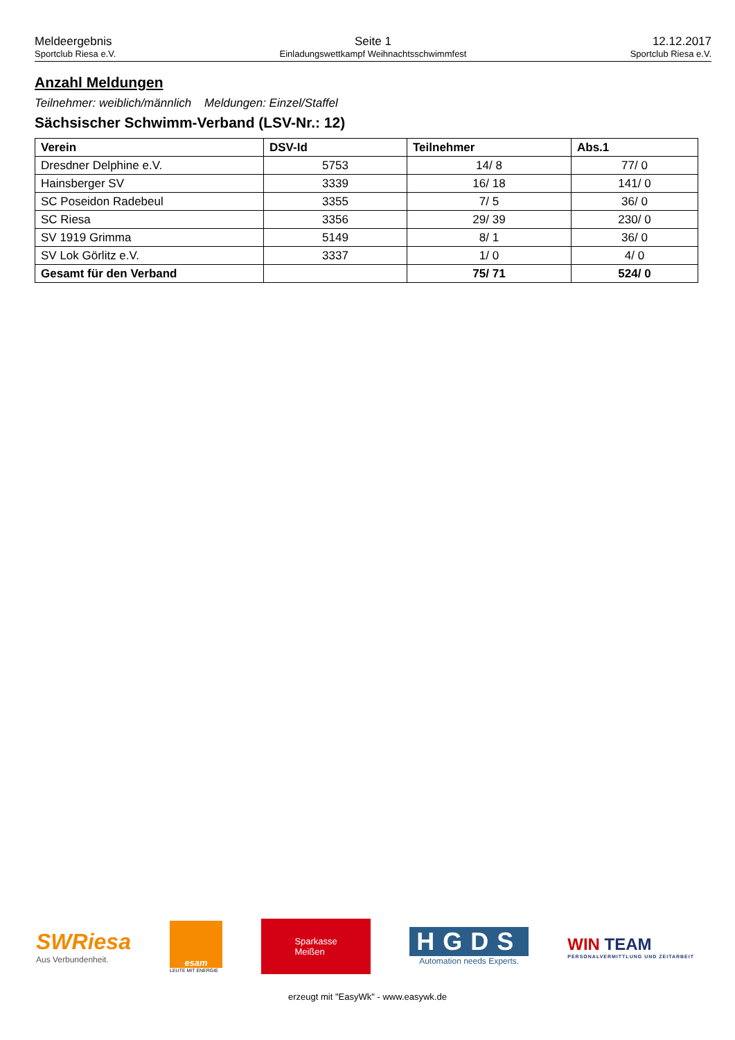Meldeergebnis
Sportclub Riesa e.V.
Seite 1
Einladungswettkampf Weihnachtsschwimmfest
12.12.2017
Sportclub Riesa e.V.
Anzahl Meldungen
Teilnehmer: weiblich/männlich Meldungen: Einzel/Staffel
Sächsischer Schwimm-Verband (LSV-Nr.: 12)
| Verein | DSV-Id | Teilnehmer | Abs.1 |
| --- | --- | --- | --- |
| Dresdner Delphine e.V. | 5753 | 14/ 8 | 77/ 0 |
| Hainsberger SV | 3339 | 16/ 18 | 141/ 0 |
| SC Poseidon Radebeul | 3355 | 7/ 5 | 36/ 0 |
| SC Riesa | 3356 | 29/ 39 | 230/ 0 |
| SV 1919 Grimma | 5149 | 8/ 1 | 36/ 0 |
| SV Lok Görlitz e.V. | 3337 | 1/ 0 | 4/ 0 |
| Gesamt für den Verband | | 75/ 71 | 524/ 0 |
SWRiesa
Aus Verbundenheit.
esam
LEUTE MIT ENERGIE
Sparkasse
Meißen
HGDS
Automation needs Experts.
WIN TEAM
PERSONALVERMITTLUNG UND ZEITARBEIT
erzeugt mit "EasyWk" - www.easywk.de